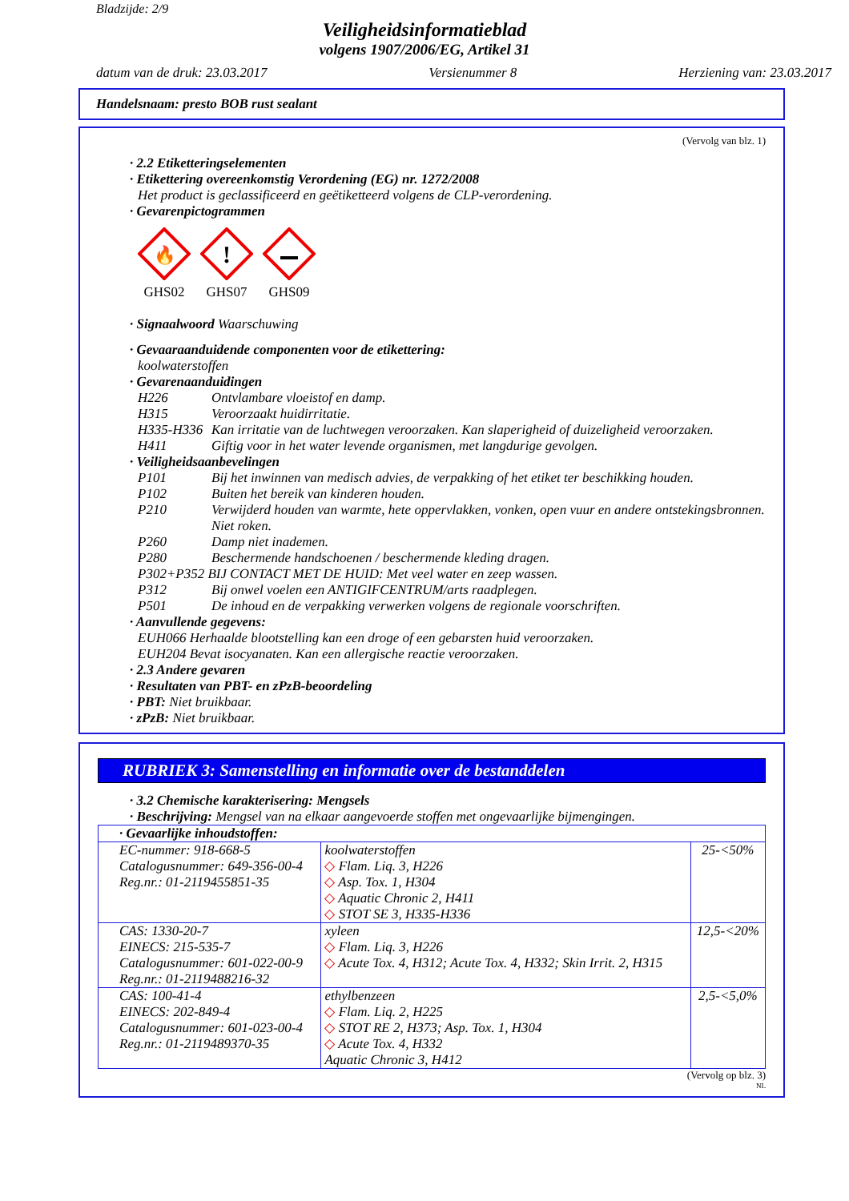Bladzijde: 2/9
Veiligheidsinformatieblad
volgens 1907/2006/EG, Artikel 31
datum van de druk: 23.03.2017 Versienummer 8 Herziening van: 23.03.2017
Handelsnaam: presto BOB rust sealant
(Vervolg van blz. 1)
· 2.2 Etiketteringselementen
· Etikettering overeenkomstig Verordening (EG) nr. 1272/2008
Het product is geclassificeerd en geëtiketteerd volgens de CLP-verordening.
· Gevarenpictogrammen
🔥
GHS02
!
GHS07
GHS09
· Signaalwoord Waarschuwing
· Gevaaraanduidende componenten voor de etikettering:
koolwaterstoffen
· Gevarenaanduidingen
H226 Ontvlambare vloeistof en damp.
H315 Veroorzaakt huidirritatie.
H335-H336 Kan irritatie van de luchtwegen veroorzaken. Kan slaperigheid of duizeligheid veroorzaken.
H411 Giftig voor in het water levende organismen, met langdurige gevolgen.
· Veiligheidsaanbevelingen
P101 Bij het inwinnen van medisch advies, de verpakking of het etiket ter beschikking houden.
P102 Buiten het bereik van kinderen houden.
P210 Verwijderd houden van warmte, hete oppervlakken, vonken, open vuur en andere ontstekingsbronnen. Niet roken.
P260 Damp niet inademen.
P280 Beschermende handschoenen / beschermende kleding dragen.
P302+P352 BIJ CONTACT MET DE HUID: Met veel water en zeep wassen.
P312 Bij onwel voelen een ANTIGIFCENTRUM/arts raadplegen.
P501 De inhoud en de verpakking verwerken volgens de regionale voorschriften.
· Aanvullende gegevens:
EUH066 Herhaalde blootstelling kan een droge of een gebarsten huid veroorzaken.
EUH204 Bevat isocyanaten. Kan een allergische reactie veroorzaken.
· 2.3 Andere gevaren
· Resultaten van PBT- en zPzB-beoordeling
· PBT: Niet bruikbaar.
· zPzB: Niet bruikbaar.
RUBRIEK 3: Samenstelling en informatie over de bestanddelen
· 3.2 Chemische karakterisering: Mengsels
· Beschrijving: Mengsel van na elkaar aangevoerde stoffen met ongevaarlijke bijmengingen.
| · Gevaarlijke inhoudstoffen: | | |
| EC-nummer: 918-668-5 Catalogusnummer: 649-356-00-4 Reg.nr.: 01-2119455851-35 | koolwaterstoffen ◇ Flam. Liq. 3, H226 ◇ Asp. Tox. 1, H304 ◇ Aquatic Chronic 2, H411 ◇ STOT SE 3, H335-H336 | 25-<50% |
| CAS: 1330-20-7 EINECS: 215-535-7 Catalogusnummer: 601-022-00-9 Reg.nr.: 01-2119488216-32 | xyleen ◇ Flam. Liq. 3, H226 ◇ Acute Tox. 4, H312; Acute Tox. 4, H332; Skin Irrit. 2, H315 | 12,5-<20% |
| CAS: 100-41-4 EINECS: 202-849-4 Catalogusnummer: 601-023-00-4 Reg.nr.: 01-2119489370-35 | ethylbenzeen ◇ Flam. Liq. 2, H225 ◇ STOT RE 2, H373; Asp. Tox. 1, H304 ◇ Acute Tox. 4, H332 Aquatic Chronic 3, H412 | 2,5-<5,0% |
(Vervolg op blz. 3)
NL